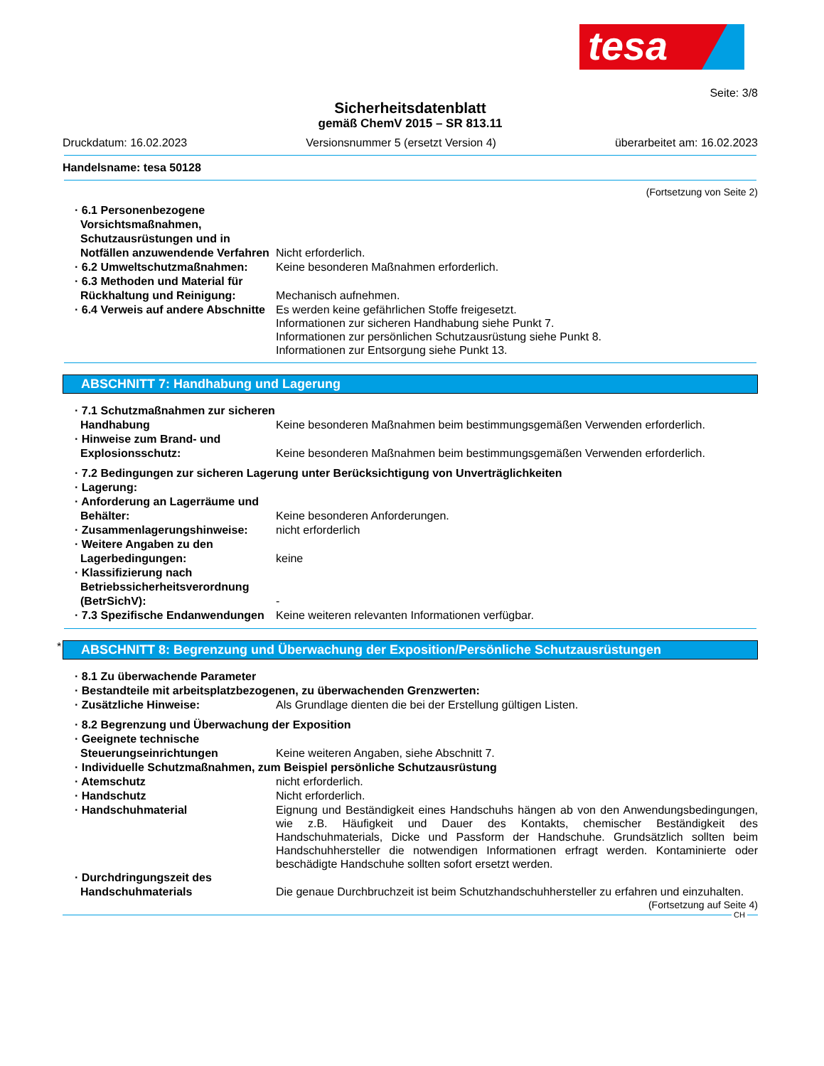tesa
Seite: 3/8
Sicherheitsdatenblatt
gemäß ChemV 2015 – SR 813.11
Druckdatum: 16.02.2023 Versionsnummer 5 (ersetzt Version 4) überarbeitet am: 16.02.2023
Handelsname: tesa 50128
(Fortsetzung von Seite 2)
· 6.1 Personenbezogene Vorsichtsmaßnahmen, Schutzausrüstungen und in Notfällen anzuwendende Verfahren
Nicht erforderlich.
· 6.2 Umweltschutzmaßnahmen: Keine besonderen Maßnahmen erforderlich.
· 6.3 Methoden und Material für Rückhaltung und Reinigung:
Mechanisch aufnehmen.
· 6.4 Verweis auf andere Abschnitte
Es werden keine gefährlichen Stoffe freigesetzt.
Informationen zur sicheren Handhabung siehe Punkt 7.
Informationen zur persönlichen Schutzausrüstung siehe Punkt 8.
Informationen zur Entsorgung siehe Punkt 13.
ABSCHNITT 7: Handhabung und Lagerung
· 7.1 Schutzmaßnahmen zur sicheren Handhabung
Keine besonderen Maßnahmen beim bestimmungsgemäßen Verwenden erforderlich.
· Hinweise zum Brand- und Explosionsschutz:
Keine besonderen Maßnahmen beim bestimmungsgemäßen Verwenden erforderlich.
· 7.2 Bedingungen zur sicheren Lagerung unter Berücksichtigung von Unverträglichkeiten
· Lagerung:
· Anforderung an Lagerräume und Behälter:
Keine besonderen Anforderungen.
· Zusammenlagerungshinweise: nicht erforderlich
· Weitere Angaben zu den Lagerbedingungen:
keine
· Klassifizierung nach Betriebssicherheitsverordnung (BetrSichV):
-
· 7.3 Spezifische Endanwendungen
Keine weiteren relevanten Informationen verfügbar.
*
ABSCHNITT 8: Begrenzung und Überwachung der Exposition/Persönliche Schutzausrüstungen
· 8.1 Zu überwachende Parameter
· Bestandteile mit arbeitsplatzbezogenen, zu überwachenden Grenzwerten:
· Zusätzliche Hinweise: Als Grundlage dienten die bei der Erstellung gültigen Listen.
· 8.2 Begrenzung und Überwachung der Exposition
· Geeignete technische Steuerungseinrichtungen
Keine weiteren Angaben, siehe Abschnitt 7.
· Individuelle Schutzmaßnahmen, zum Beispiel persönliche Schutzausrüstung
· Atemschutz nicht erforderlich.
· Handschutz Nicht erforderlich.
· Handschuhmaterial
Eignung und Beständigkeit eines Handschuhs hängen ab von den Anwendungsbedingungen, wie z.B. Häufigkeit und Dauer des Kontakts, chemischer Beständigkeit des Handschuhmaterials, Dicke und Passform der Handschuhe. Grundsätzlich sollten beim Handschuhhersteller die notwendigen Informationen erfragt werden. Kontaminierte oder beschädigte Handschuhe sollten sofort ersetzt werden.
· Durchdringungszeit des Handschuhmaterials
Die genaue Durchbruchzeit ist beim Schutzhandschuhhersteller zu erfahren und einzuhalten.
(Fortsetzung auf Seite 4)
CH